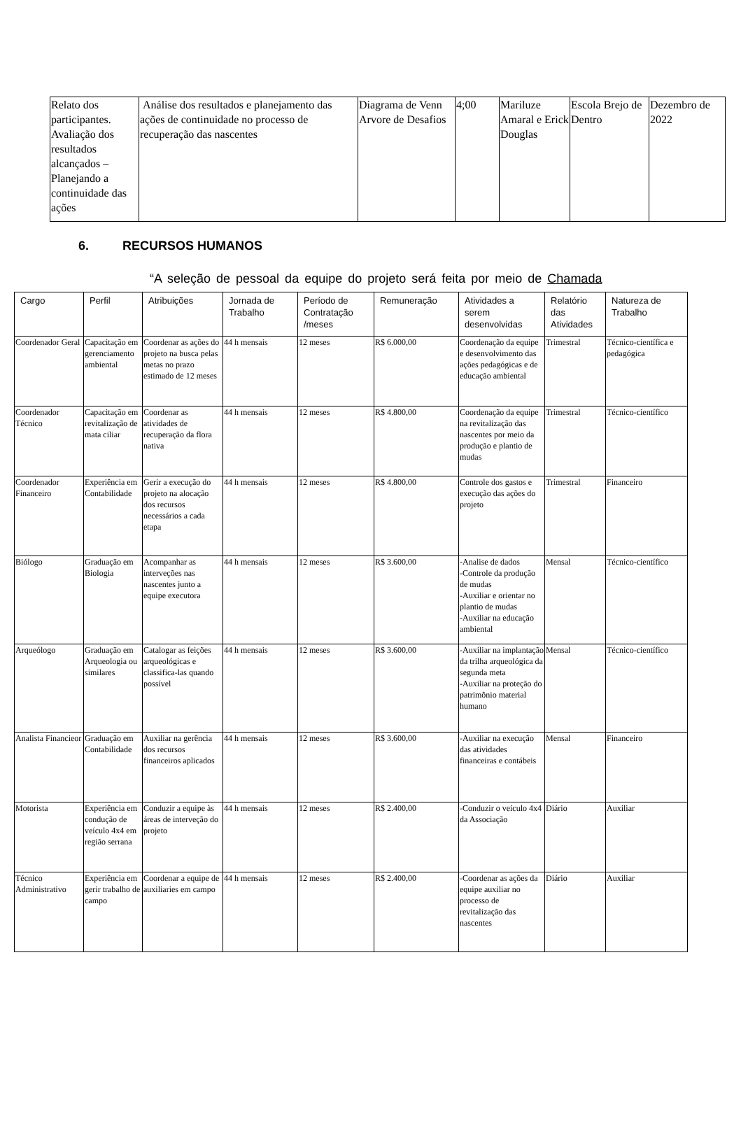| Relato dos participantes. Avaliação dos resultados alcançados – Planejando a continuidade das ações | Análise dos resultados e planejamento das ações de continuidade no processo de recuperação das nascentes | Diagrama de Venn Arvore de Desafios | 4;00 | Mariluze Amaral e Erick Douglas | Escola Brejo de Dentro | Dezembro de 2022 |
6. RECURSOS HUMANOS
“A seleção de pessoal da equipe do projeto será feita por meio de Chamada
| Cargo | Perfil | Atribuições | Jornada de Trabalho | Período de Contratação /meses | Remuneração | Atividades a serem desenvolvidas | Relatório das Atividades | Natureza de Trabalho |
| --- | --- | --- | --- | --- | --- | --- | --- | --- |
| Coordenador Geral | Capacitação em gerenciamento ambiental | Coordenar as ações do projeto na busca pelas metas no prazo estimado de 12 meses | 44 h mensais | 12 meses | R$ 6.000,00 | Coordenação da equipe e desenvolvimento das ações pedagógicas e de educação ambiental | Trimestral | Técnico-científica e pedagógica |
| Coordenador Técnico | Capacitação em revitalização de mata ciliar | Coordenar as atividades de recuperação da flora nativa | 44 h mensais | 12 meses | R$ 4.800,00 | Coordenação da equipe na revitalização das nascentes por meio da produção e plantio de mudas | Trimestral | Técnico-científico |
| Coordenador Financeiro | Experiência em Contabilidade | Gerir a execução do projeto na alocação dos recursos necessários a cada etapa | 44 h mensais | 12 meses | R$ 4.800,00 | Controle dos gastos e execução das ações do projeto | Trimestral | Financeiro |
| Biólogo | Graduação em Biologia | Acompanhar as interveções nas nascentes junto a equipe executora | 44 h mensais | 12 meses | R$ 3.600,00 | -Analise de dados -Controle da produção de mudas -Auxiliar e orientar no plantio de mudas -Auxiliar na educação ambiental | Mensal | Técnico-científico |
| Arqueólogo | Graduação em Arqueologia ou similares | Catalogar as feições arqueológicas e classifica-las quando possível | 44 h mensais | 12 meses | R$ 3.600,00 | -Auxiliar na implantação da trilha arqueológica da segunda meta -Auxiliar na proteção do patrimônio material humano | Mensal | Técnico-científico |
| Analista Financieor | Graduação em Contabilidade | Auxiliar na gerência dos recursos financeiros aplicados | 44 h mensais | 12 meses | R$ 3.600,00 | -Auxiliar na execução das atividades financeiras e contábeis | Mensal | Financeiro |
| Motorista | Experiência em condução de veículo 4x4 em região serrana | Conduzir a equipe às áreas de interveção do projeto | 44 h mensais | 12 meses | R$ 2.400,00 | -Conduzir o veículo 4x4 da Associação | Diário | Auxiliar |
| Técnico Administrativo | Experiência em gerir trabalho de campo | Coordenar a equipe de auxiliaries em campo | 44 h mensais | 12 meses | R$ 2.400,00 | -Coordenar as ações da equipe auxiliar no processo de revitalização das nascentes | Diário | Auxiliar |